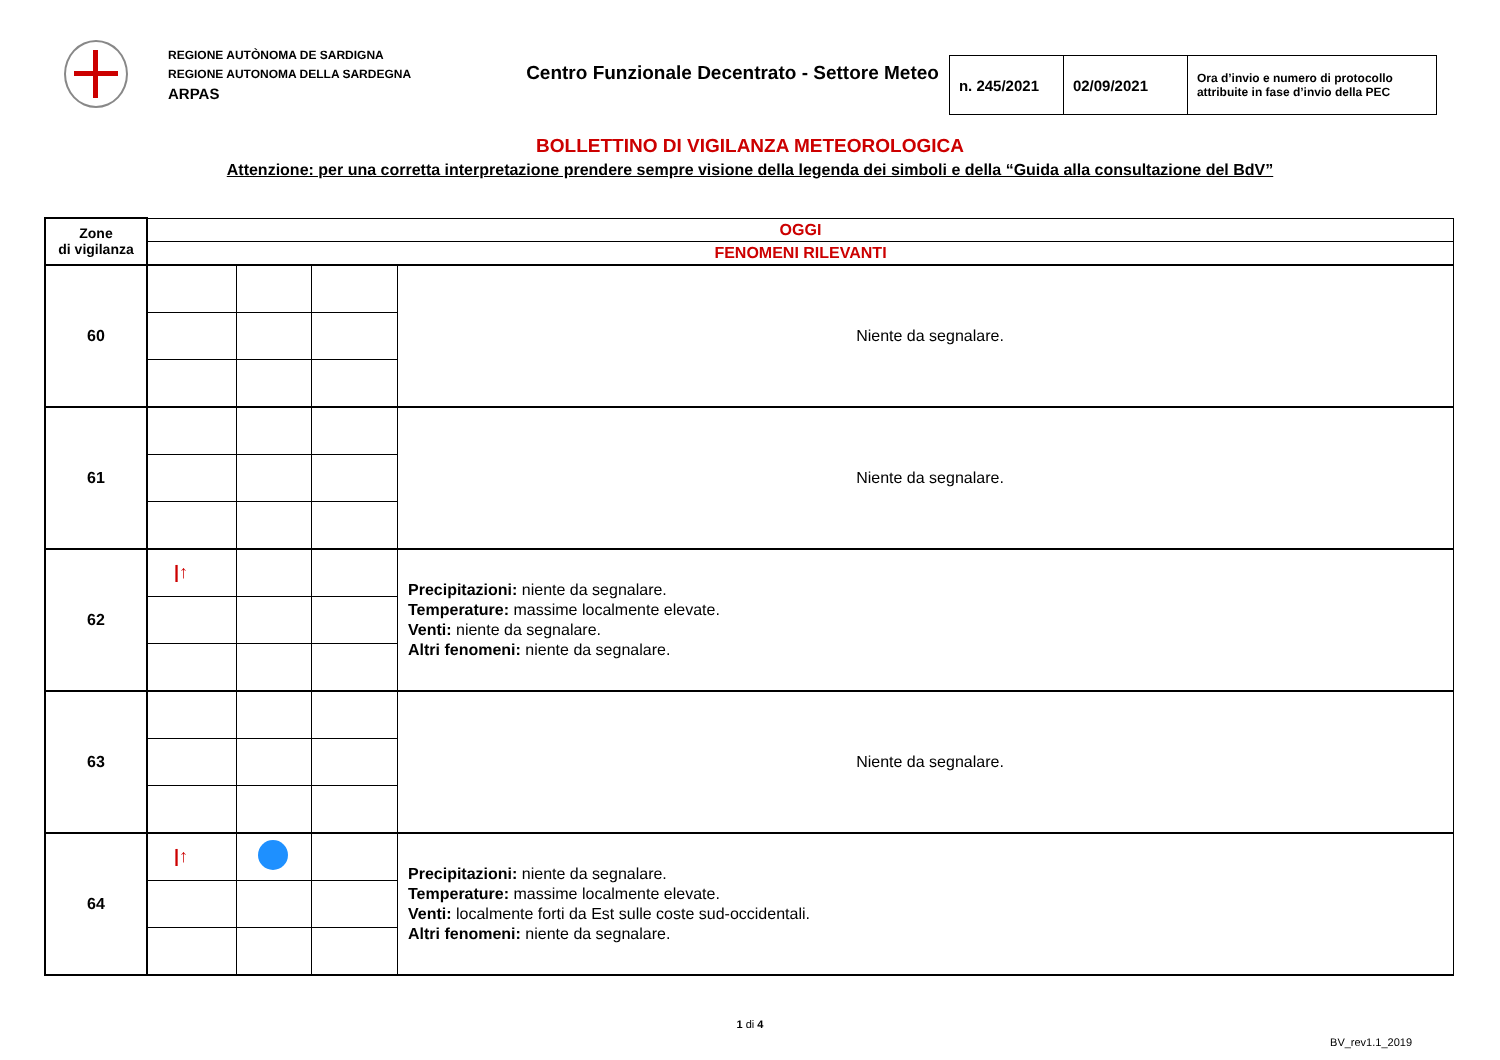REGIONE AUTÒNOMA DE SARDIGNA
REGIONE AUTONOMA DELLA SARDEGNA
ARPAS
Centro Funzionale Decentrato - Settore Meteo
| n. 245/2021 | 02/09/2021 | Ora d’invio e numero di protocollo attribuite in fase d’invio della PEC |
BOLLETTINO DI VIGILANZA METEOROLOGICA
Attenzione: per una corretta interpretazione prendere sempre visione della legenda dei simboli e della “Guida alla consultazione del BdV”
| Zone di vigilanza | OGGI | | | |
| | FENOMENI RILEVANTI | | | |
| 60 | | | | Niente da segnalare. |
| 61 | | | | Niente da segnalare. |
| 62 | /↑ | | | Precipitazioni: niente da segnalare. Temperature: massime localmente elevate. Venti: niente da segnalare. Altri fenomeni: niente da segnalare. |
| 63 | | | | Niente da segnalare. |
| 64 | /↑ | | | Precipitazioni: niente da segnalare. Temperature: massime localmente elevate. Venti: localmente forti da Est sulle coste sud-occidentali. Altri fenomeni: niente da segnalare. |
1 di 4
BV_rev1.1_2019